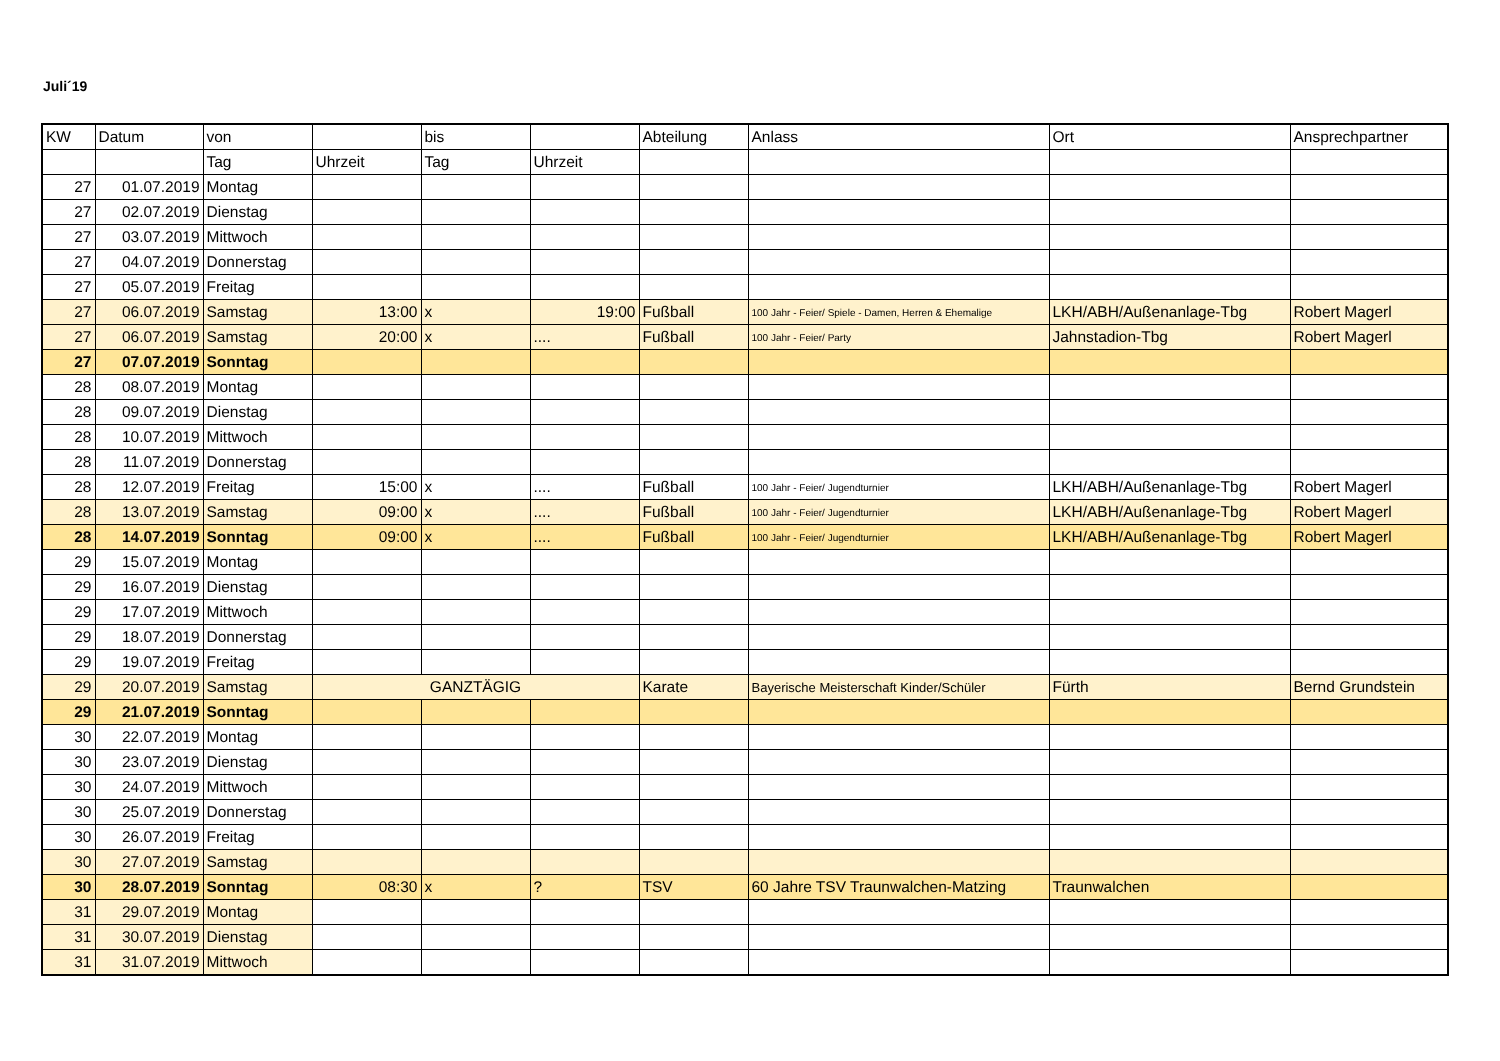Juli´19
| KW | Datum | von | | bis | | Abteilung | Anlass | Ort | Ansprechpartner |
| --- | --- | --- | --- | --- | --- | --- | --- | --- | --- |
| | | Tag | Uhrzeit | Tag | Uhrzeit | | | | |
| 27 | 01.07.2019 | Montag | | | | | | | |
| 27 | 02.07.2019 | Dienstag | | | | | | | |
| 27 | 03.07.2019 | Mittwoch | | | | | | | |
| 27 | 04.07.2019 | Donnerstag | | | | | | | |
| 27 | 05.07.2019 | Freitag | | | | | | | |
| 27 | 06.07.2019 | Samstag | 13:00 | x | 19:00 | Fußball | 100 Jahr - Feier/ Spiele - Damen, Herren & Ehemalige | LKH/ABH/Außenanlage-Tbg | Robert Magerl |
| 27 | 06.07.2019 | Samstag | 20:00 | x | .... | Fußball | 100 Jahr - Feier/ Party | Jahnstadion-Tbg | Robert Magerl |
| 27 | 07.07.2019 | Sonntag | | | | | | | |
| 28 | 08.07.2019 | Montag | | | | | | | |
| 28 | 09.07.2019 | Dienstag | | | | | | | |
| 28 | 10.07.2019 | Mittwoch | | | | | | | |
| 28 | 11.07.2019 | Donnerstag | | | | | | | |
| 28 | 12.07.2019 | Freitag | 15:00 | x | .... | Fußball | 100 Jahr - Feier/ Jugendturnier | LKH/ABH/Außenanlage-Tbg | Robert Magerl |
| 28 | 13.07.2019 | Samstag | 09:00 | x | .... | Fußball | 100 Jahr - Feier/ Jugendturnier | LKH/ABH/Außenanlage-Tbg | Robert Magerl |
| 28 | 14.07.2019 | Sonntag | 09:00 | x | .... | Fußball | 100 Jahr - Feier/ Jugendturnier | LKH/ABH/Außenanlage-Tbg | Robert Magerl |
| 29 | 15.07.2019 | Montag | | | | | | | |
| 29 | 16.07.2019 | Dienstag | | | | | | | |
| 29 | 17.07.2019 | Mittwoch | | | | | | | |
| 29 | 18.07.2019 | Donnerstag | | | | | | | |
| 29 | 19.07.2019 | Freitag | | | | | | | |
| 29 | 20.07.2019 | Samstag | GANZTÄGIG | | | Karate | Bayerische Meisterschaft Kinder/Schüler | Fürth | Bernd Grundstein |
| 29 | 21.07.2019 | Sonntag | | | | | | | |
| 30 | 22.07.2019 | Montag | | | | | | | |
| 30 | 23.07.2019 | Dienstag | | | | | | | |
| 30 | 24.07.2019 | Mittwoch | | | | | | | |
| 30 | 25.07.2019 | Donnerstag | | | | | | | |
| 30 | 26.07.2019 | Freitag | | | | | | | |
| 30 | 27.07.2019 | Samstag | | | | | | | |
| 30 | 28.07.2019 | Sonntag | 08:30 | x | ? | TSV | 60 Jahre TSV Traunwalchen-Matzing | Traunwalchen | |
| 31 | 29.07.2019 | Montag | | | | | | | |
| 31 | 30.07.2019 | Dienstag | | | | | | | |
| 31 | 31.07.2019 | Mittwoch | | | | | | | |